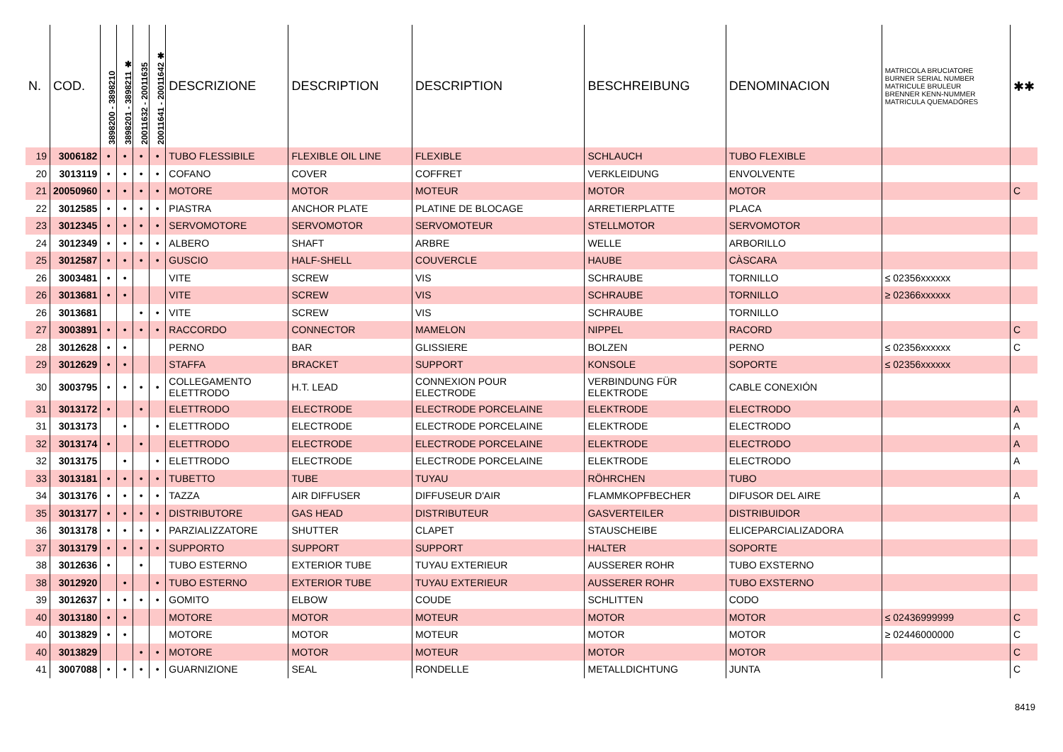| N. | COD. | 3898200 - 3898210 | 3898201 - 3898211 ✱ | 20011632 - 20011635 | 20011641 - 20011642 ✱ | DESCRIZIONE | DESCRIPTION | DESCRIPTION | BESCHREIBUNG | DENOMINACION | MATRICOLA BRUCIATORE BURNER SERIAL NUMBER MATRICULE BRULEUR BRENNER KENN-NUMMER MATRICULA QUEMADÓRES | ✱✱ |
| --- | --- | --- | --- | --- | --- | --- | --- | --- | --- | --- | --- | --- |
| 19 | 3006182 | • | • | • | • | TUBO FLESSIBILE | FLEXIBLE OIL LINE | FLEXIBLE | SCHLAUCH | TUBO FLEXIBLE | | |
| 20 | 3013119 | • | • | • | • | COFANO | COVER | COFFRET | VERKLEIDUNG | ENVOLVENTE | | |
| 21 | 20050960 | • | • | • | • | MOTORE | MOTOR | MOTEUR | MOTOR | MOTOR | | C |
| 22 | 3012585 | • | • | • | • | PIASTRA | ANCHOR PLATE | PLATINE DE BLOCAGE | ARRETIERPLATTE | PLACA | | |
| 23 | 3012345 | • | • | • | • | SERVOMOTORE | SERVOMOTOR | SERVOMOTEUR | STELLMOTOR | SERVOMOTOR | | |
| 24 | 3012349 | • | • | • | • | ALBERO | SHAFT | ARBRE | WELLE | ARBORILLO | | |
| 25 | 3012587 | • | • | • | • | GUSCIO | HALF-SHELL | COUVERCLE | HAUBE | CÀSCARA | | |
| 26 | 3003481 | • | • | | | VITE | SCREW | VIS | SCHRAUBE | TORNILLO | ≤ 02356xxxxxx | |
| 26 | 3013681 | • | • | | | VITE | SCREW | VIS | SCHRAUBE | TORNILLO | ≥ 02366xxxxxx | |
| 26 | 3013681 | | | • | • | VITE | SCREW | VIS | SCHRAUBE | TORNILLO | | |
| 27 | 3003891 | • | • | • | • | RACCORDO | CONNECTOR | MAMELON | NIPPEL | RACORD | | C |
| 28 | 3012628 | • | • | | | PERNO | BAR | GLISSIERE | BOLZEN | PERNO | ≤ 02356xxxxxx | C |
| 29 | 3012629 | • | • | | | STAFFA | BRACKET | SUPPORT | KONSOLE | SOPORTE | ≤ 02356xxxxxx | |
| 30 | 3003795 | • | • | • | • | COLLEGAMENTO ELETTRODO | H.T. LEAD | CONNEXION POUR ELECTRODE | VERBINDUNG FÜR ELEKTRODE | CABLE CONEXIÓN | | |
| 31 | 3013172 | • | | • | | ELETTRODO | ELECTRODE | ELECTRODE PORCELAINE | ELEKTRODE | ELECTRODO | | A |
| 31 | 3013173 | | • | | • | ELETTRODO | ELECTRODE | ELECTRODE PORCELAINE | ELEKTRODE | ELECTRODO | | A |
| 32 | 3013174 | • | | • | | ELETTRODO | ELECTRODE | ELECTRODE PORCELAINE | ELEKTRODE | ELECTRODO | | A |
| 32 | 3013175 | | • | | • | ELETTRODO | ELECTRODE | ELECTRODE PORCELAINE | ELEKTRODE | ELECTRODO | | A |
| 33 | 3013181 | • | • | • | • | TUBETTO | TUBE | TUYAU | RÖHRCHEN | TUBO | | |
| 34 | 3013176 | • | • | • | • | TAZZA | AIR DIFFUSER | DIFFUSEUR D'AIR | FLAMMKOPFBECHER | DIFUSOR DEL AIRE | | A |
| 35 | 3013177 | • | • | • | • | DISTRIBUTORE | GAS HEAD | DISTRIBUTEUR | GASVERTEILER | DISTRIBUIDOR | | |
| 36 | 3013178 | • | • | • | • | PARZIALIZZATORE | SHUTTER | CLAPET | STAUSCHEIBE | ELICEPARCIALIZADORA | | |
| 37 | 3013179 | • | • | • | • | SUPPORTO | SUPPORT | SUPPORT | HALTER | SOPORTE | | |
| 38 | 3012636 | • | | • | | TUBO ESTERNO | EXTERIOR TUBE | TUYAU EXTERIEUR | AUSSERER ROHR | TUBO EXSTERNO | | |
| 38 | 3012920 | | • | | • | TUBO ESTERNO | EXTERIOR TUBE | TUYAU EXTERIEUR | AUSSERER ROHR | TUBO EXSTERNO | | |
| 39 | 3012637 | • | • | • | • | GOMITO | ELBOW | COUDE | SCHLITTEN | CODO | | |
| 40 | 3013180 | • | • | | | MOTORE | MOTOR | MOTEUR | MOTOR | MOTOR | ≤ 02436999999 | C |
| 40 | 3013829 | • | • | | | MOTORE | MOTOR | MOTEUR | MOTOR | MOTOR | ≥ 02446000000 | C |
| 40 | 3013829 | | | • | • | MOTORE | MOTOR | MOTEUR | MOTOR | MOTOR | | C |
| 41 | 3007088 | • | • | • | • | GUARNIZIONE | SEAL | RONDELLE | METALLDICHTUNG | JUNTA | | C |
8419